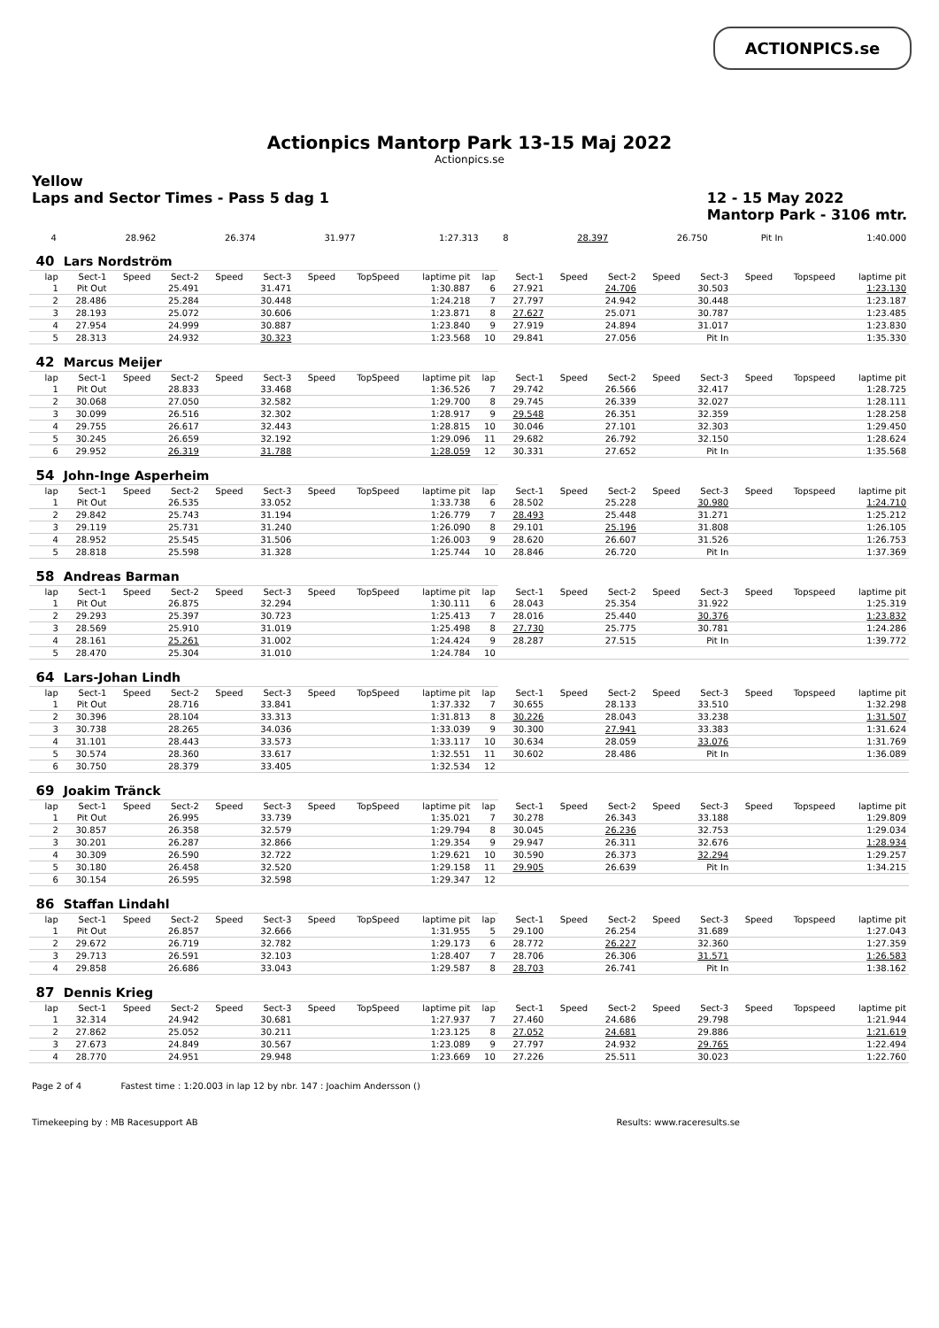ACTIONPICS.se
Actionpics Mantorp Park 13-15 Maj 2022
Actionpics.se
Yellow
Laps and Sector Times - Pass 5 dag 1
12 - 15 May 2022
Mantorp Park - 3106 mtr.
| 4 | 28.962 | 26.374 | 31.977 | 1:27.313 | 8 | 28.397 | 26.750 | Pit In | 1:40.000 |
| 40 | Lars Nordström | | | | | | | | | | | | | | | | |
| lap | Sect-1 | Speed | Sect-2 | Speed | Sect-3 | Speed | TopSpeed | laptime pit | lap | Sect-1 | Speed | Sect-2 | Speed | Sect-3 | Speed | Topspeed | laptime pit |
| 1 | Pit Out | | 25.491 | | 31.471 | | | 1:30.887 | 6 | 27.921 | | 24.706 | | 30.503 | | | 1:23.130 |
| 2 | 28.486 | | 25.284 | | 30.448 | | | 1:24.218 | 7 | 27.797 | | 24.942 | | 30.448 | | | 1:23.187 |
| 3 | 28.193 | | 25.072 | | 30.606 | | | 1:23.871 | 8 | 27.627 | | 25.071 | | 30.787 | | | 1:23.485 |
| 4 | 27.954 | | 24.999 | | 30.887 | | | 1:23.840 | 9 | 27.919 | | 24.894 | | 31.017 | | | 1:23.830 |
| 5 | 28.313 | | 24.932 | | 30.323 | | | 1:23.568 | 10 | 29.841 | | 27.056 | | Pit In | | | 1:35.330 |
| 42 | Marcus Meijer | | | | | | | | | | | | | | | | |
| lap | Sect-1 | Speed | Sect-2 | Speed | Sect-3 | Speed | TopSpeed | laptime pit | lap | Sect-1 | Speed | Sect-2 | Speed | Sect-3 | Speed | Topspeed | laptime pit |
| 1 | Pit Out | | 28.833 | | 33.468 | | | 1:36.526 | 7 | 29.742 | | 26.566 | | 32.417 | | | 1:28.725 |
| 2 | 30.068 | | 27.050 | | 32.582 | | | 1:29.700 | 8 | 29.745 | | 26.339 | | 32.027 | | | 1:28.111 |
| 3 | 30.099 | | 26.516 | | 32.302 | | | 1:28.917 | 9 | 29.548 | | 26.351 | | 32.359 | | | 1:28.258 |
| 4 | 29.755 | | 26.617 | | 32.443 | | | 1:28.815 | 10 | 30.046 | | 27.101 | | 32.303 | | | 1:29.450 |
| 5 | 30.245 | | 26.659 | | 32.192 | | | 1:29.096 | 11 | 29.682 | | 26.792 | | 32.150 | | | 1:28.624 |
| 6 | 29.952 | | 26.319 | | 31.788 | | | 1:28.059 | 12 | 30.331 | | 27.652 | | Pit In | | | 1:35.568 |
| 54 | John-Inge Asperheim | | | | | | | | | | | | | | | | |
| lap | Sect-1 | Speed | Sect-2 | Speed | Sect-3 | Speed | TopSpeed | laptime pit | lap | Sect-1 | Speed | Sect-2 | Speed | Sect-3 | Speed | Topspeed | laptime pit |
| 1 | Pit Out | | 26.535 | | 33.052 | | | 1:33.738 | 6 | 28.502 | | 25.228 | | 30.980 | | | 1:24.710 |
| 2 | 29.842 | | 25.743 | | 31.194 | | | 1:26.779 | 7 | 28.493 | | 25.448 | | 31.271 | | | 1:25.212 |
| 3 | 29.119 | | 25.731 | | 31.240 | | | 1:26.090 | 8 | 29.101 | | 25.196 | | 31.808 | | | 1:26.105 |
| 4 | 28.952 | | 25.545 | | 31.506 | | | 1:26.003 | 9 | 28.620 | | 26.607 | | 31.526 | | | 1:26.753 |
| 5 | 28.818 | | 25.598 | | 31.328 | | | 1:25.744 | 10 | 28.846 | | 26.720 | | Pit In | | | 1:37.369 |
| 58 | Andreas Barman | | | | | | | | | | | | | | | | |
| lap | Sect-1 | Speed | Sect-2 | Speed | Sect-3 | Speed | TopSpeed | laptime pit | lap | Sect-1 | Speed | Sect-2 | Speed | Sect-3 | Speed | Topspeed | laptime pit |
| 1 | Pit Out | | 26.875 | | 32.294 | | | 1:30.111 | 6 | 28.043 | | 25.354 | | 31.922 | | | 1:25.319 |
| 2 | 29.293 | | 25.397 | | 30.723 | | | 1:25.413 | 7 | 28.016 | | 25.440 | | 30.376 | | | 1:23.832 |
| 3 | 28.569 | | 25.910 | | 31.019 | | | 1:25.498 | 8 | 27.730 | | 25.775 | | 30.781 | | | 1:24.286 |
| 4 | 28.161 | | 25.261 | | 31.002 | | | 1:24.424 | 9 | 28.287 | | 27.515 | | Pit In | | | 1:39.772 |
| 5 | 28.470 | | 25.304 | | 31.010 | | | 1:24.784 | 10 | | | | | | | | |
| 64 | Lars-Johan Lindh | | | | | | | | | | | | | | | | |
| lap | Sect-1 | Speed | Sect-2 | Speed | Sect-3 | Speed | TopSpeed | laptime pit | lap | Sect-1 | Speed | Sect-2 | Speed | Sect-3 | Speed | Topspeed | laptime pit |
| 1 | Pit Out | | 28.716 | | 33.841 | | | 1:37.332 | 7 | 30.655 | | 28.133 | | 33.510 | | | 1:32.298 |
| 2 | 30.396 | | 28.104 | | 33.313 | | | 1:31.813 | 8 | 30.226 | | 28.043 | | 33.238 | | | 1:31.507 |
| 3 | 30.738 | | 28.265 | | 34.036 | | | 1:33.039 | 9 | 30.300 | | 27.941 | | 33.383 | | | 1:31.624 |
| 4 | 31.101 | | 28.443 | | 33.573 | | | 1:33.117 | 10 | 30.634 | | 28.059 | | 33.076 | | | 1:31.769 |
| 5 | 30.574 | | 28.360 | | 33.617 | | | 1:32.551 | 11 | 30.602 | | 28.486 | | Pit In | | | 1:36.089 |
| 6 | 30.750 | | 28.379 | | 33.405 | | | 1:32.534 | 12 | | | | | | | | |
| 69 | Joakim Tränck | | | | | | | | | | | | | | | | |
| lap | Sect-1 | Speed | Sect-2 | Speed | Sect-3 | Speed | TopSpeed | laptime pit | lap | Sect-1 | Speed | Sect-2 | Speed | Sect-3 | Speed | Topspeed | laptime pit |
| 1 | Pit Out | | 26.995 | | 33.739 | | | 1:35.021 | 7 | 30.278 | | 26.343 | | 33.188 | | | 1:29.809 |
| 2 | 30.857 | | 26.358 | | 32.579 | | | 1:29.794 | 8 | 30.045 | | 26.236 | | 32.753 | | | 1:29.034 |
| 3 | 30.201 | | 26.287 | | 32.866 | | | 1:29.354 | 9 | 29.947 | | 26.311 | | 32.676 | | | 1:28.934 |
| 4 | 30.309 | | 26.590 | | 32.722 | | | 1:29.621 | 10 | 30.590 | | 26.373 | | 32.294 | | | 1:29.257 |
| 5 | 30.180 | | 26.458 | | 32.520 | | | 1:29.158 | 11 | 29.905 | | 26.639 | | Pit In | | | 1:34.215 |
| 6 | 30.154 | | 26.595 | | 32.598 | | | 1:29.347 | 12 | | | | | | | | |
| 86 | Staffan Lindahl | | | | | | | | | | | | | | | | |
| lap | Sect-1 | Speed | Sect-2 | Speed | Sect-3 | Speed | TopSpeed | laptime pit | lap | Sect-1 | Speed | Sect-2 | Speed | Sect-3 | Speed | Topspeed | laptime pit |
| 1 | Pit Out | | 26.857 | | 32.666 | | | 1:31.955 | 5 | 29.100 | | 26.254 | | 31.689 | | | 1:27.043 |
| 2 | 29.672 | | 26.719 | | 32.782 | | | 1:29.173 | 6 | 28.772 | | 26.227 | | 32.360 | | | 1:27.359 |
| 3 | 29.713 | | 26.591 | | 32.103 | | | 1:28.407 | 7 | 28.706 | | 26.306 | | 31.571 | | | 1:26.583 |
| 4 | 29.858 | | 26.686 | | 33.043 | | | 1:29.587 | 8 | 28.703 | | 26.741 | | Pit In | | | 1:38.162 |
| 87 | Dennis Krieg | | | | | | | | | | | | | | | | |
| lap | Sect-1 | Speed | Sect-2 | Speed | Sect-3 | Speed | TopSpeed | laptime pit | lap | Sect-1 | Speed | Sect-2 | Speed | Sect-3 | Speed | Topspeed | laptime pit |
| 1 | 32.314 | | 24.942 | | 30.681 | | | 1:27.937 | 7 | 27.460 | | 24.686 | | 29.798 | | | 1:21.944 |
| 2 | 27.862 | | 25.052 | | 30.211 | | | 1:23.125 | 8 | 27.052 | | 24.681 | | 29.886 | | | 1:21.619 |
| 3 | 27.673 | | 24.849 | | 30.567 | | | 1:23.089 | 9 | 27.797 | | 24.932 | | 29.765 | | | 1:22.494 |
| 4 | 28.770 | | 24.951 | | 29.948 | | | 1:23.669 | 10 | 27.226 | | 25.511 | | 30.023 | | | 1:22.760 |
Page 2 of 4 Fastest time : 1:20.003 in lap 12 by nbr. 147 : Joachim Andersson ()
Timekeeping by : MB Racesupport AB Results: www.raceresults.se